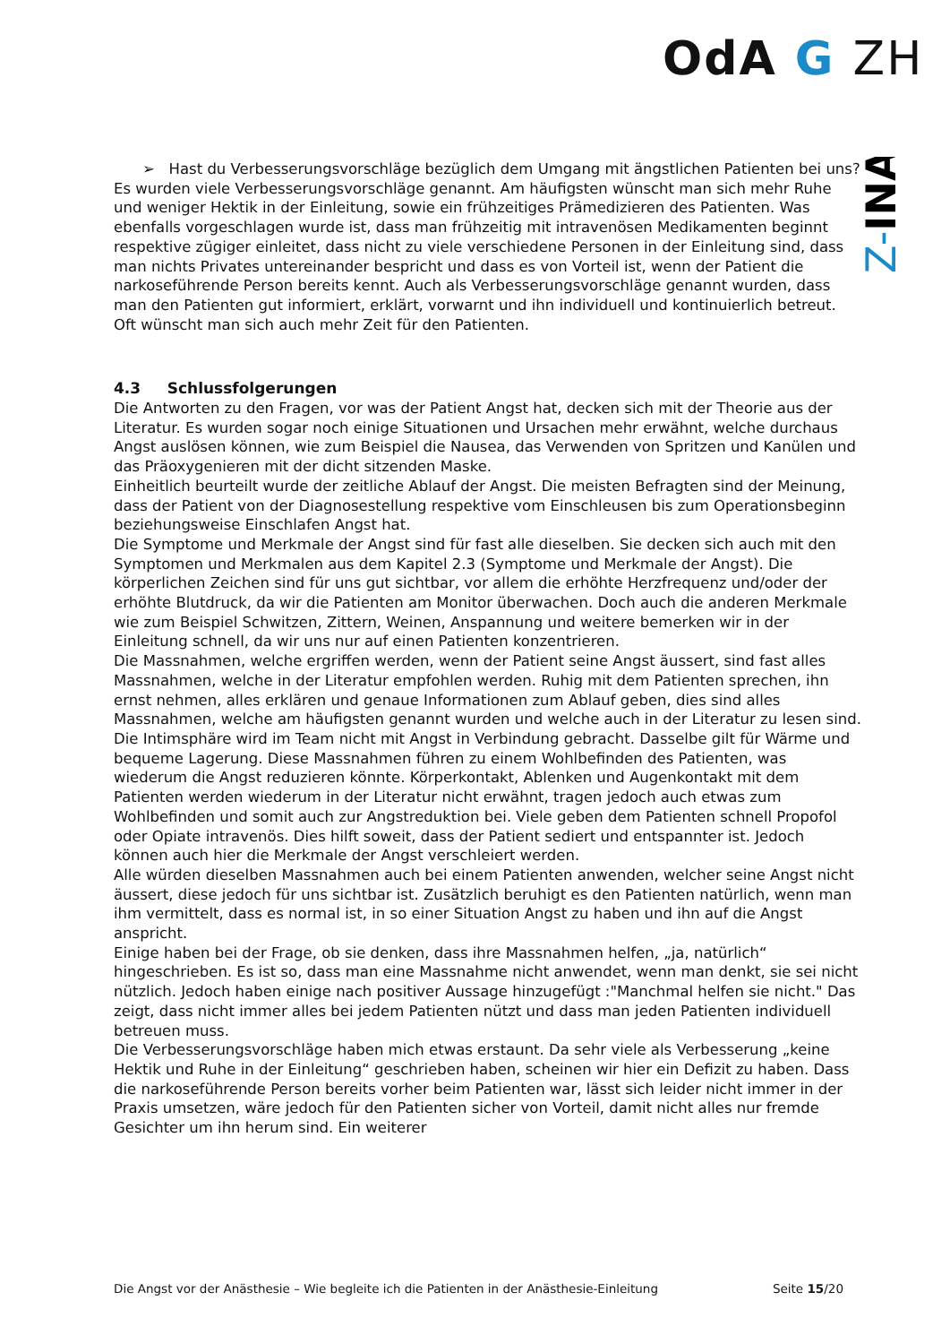OdA G ZH
Z-INA
➢ Hast du Verbesserungsvorschläge bezüglich dem Umgang mit ängstlichen Patienten bei uns?
Es wurden viele Verbesserungsvorschläge genannt. Am häufigsten wünscht man sich mehr Ruhe und weniger Hektik in der Einleitung, sowie ein frühzeitiges Prämedizieren des Patienten. Was ebenfalls vorgeschlagen wurde ist, dass man frühzeitig mit intravenösen Medikamenten beginnt respektive zügiger einleitet, dass nicht zu viele verschiedene Personen in der Einleitung sind, dass man nichts Privates untereinander bespricht und dass es von Vorteil ist, wenn der Patient die narkoseführende Person bereits kennt. Auch als Verbesserungsvorschläge genannt wurden, dass man den Patienten gut informiert, erklärt, vorwarnt und ihn individuell und kontinuierlich betreut. Oft wünscht man sich auch mehr Zeit für den Patienten.
4.3 Schlussfolgerungen
Die Antworten zu den Fragen, vor was der Patient Angst hat, decken sich mit der Theorie aus der Literatur. Es wurden sogar noch einige Situationen und Ursachen mehr erwähnt, welche durchaus Angst auslösen können, wie zum Beispiel die Nausea, das Verwenden von Spritzen und Kanülen und das Präoxygenieren mit der dicht sitzenden Maske.
Einheitlich beurteilt wurde der zeitliche Ablauf der Angst. Die meisten Befragten sind der Meinung, dass der Patient von der Diagnosestellung respektive vom Einschleusen bis zum Operationsbeginn beziehungsweise Einschlafen Angst hat.
Die Symptome und Merkmale der Angst sind für fast alle dieselben. Sie decken sich auch mit den Symptomen und Merkmalen aus dem Kapitel 2.3 (Symptome und Merkmale der Angst). Die körperlichen Zeichen sind für uns gut sichtbar, vor allem die erhöhte Herzfrequenz und/oder der erhöhte Blutdruck, da wir die Patienten am Monitor überwachen. Doch auch die anderen Merkmale wie zum Beispiel Schwitzen, Zittern, Weinen, Anspannung und weitere bemerken wir in der Einleitung schnell, da wir uns nur auf einen Patienten konzentrieren.
Die Massnahmen, welche ergriffen werden, wenn der Patient seine Angst äussert, sind fast alles Massnahmen, welche in der Literatur empfohlen werden. Ruhig mit dem Patienten sprechen, ihn ernst nehmen, alles erklären und genaue Informationen zum Ablauf geben, dies sind alles Massnahmen, welche am häufigsten genannt wurden und welche auch in der Literatur zu lesen sind. Die Intimsphäre wird im Team nicht mit Angst in Verbindung gebracht. Dasselbe gilt für Wärme und bequeme Lagerung. Diese Massnahmen führen zu einem Wohlbefinden des Patienten, was wiederum die Angst reduzieren könnte. Körperkontakt, Ablenken und Augenkontakt mit dem Patienten werden wiederum in der Literatur nicht erwähnt, tragen jedoch auch etwas zum Wohlbefinden und somit auch zur Angstreduktion bei. Viele geben dem Patienten schnell Propofol oder Opiate intravenös. Dies hilft soweit, dass der Patient sediert und entspannter ist. Jedoch können auch hier die Merkmale der Angst verschleiert werden.
Alle würden dieselben Massnahmen auch bei einem Patienten anwenden, welcher seine Angst nicht äussert, diese jedoch für uns sichtbar ist. Zusätzlich beruhigt es den Patienten natürlich, wenn man ihm vermittelt, dass es normal ist, in so einer Situation Angst zu haben und ihn auf die Angst anspricht.
Einige haben bei der Frage, ob sie denken, dass ihre Massnahmen helfen, „ja, natürlich“ hingeschrieben. Es ist so, dass man eine Massnahme nicht anwendet, wenn man denkt, sie sei nicht nützlich. Jedoch haben einige nach positiver Aussage hinzugefügt :"Manchmal helfen sie nicht." Das zeigt, dass nicht immer alles bei jedem Patienten nützt und dass man jeden Patienten individuell betreuen muss.
Die Verbesserungsvorschläge haben mich etwas erstaunt. Da sehr viele als Verbesserung „keine Hektik und Ruhe in der Einleitung“ geschrieben haben, scheinen wir hier ein Defizit zu haben. Dass die narkoseführende Person bereits vorher beim Patienten war, lässt sich leider nicht immer in der Praxis umsetzen, wäre jedoch für den Patienten sicher von Vorteil, damit nicht alles nur fremde Gesichter um ihn herum sind. Ein weiterer
Die Angst vor der Anästhesie – Wie begleite ich die Patienten in der Anästhesie-Einleitung Seite 15/20